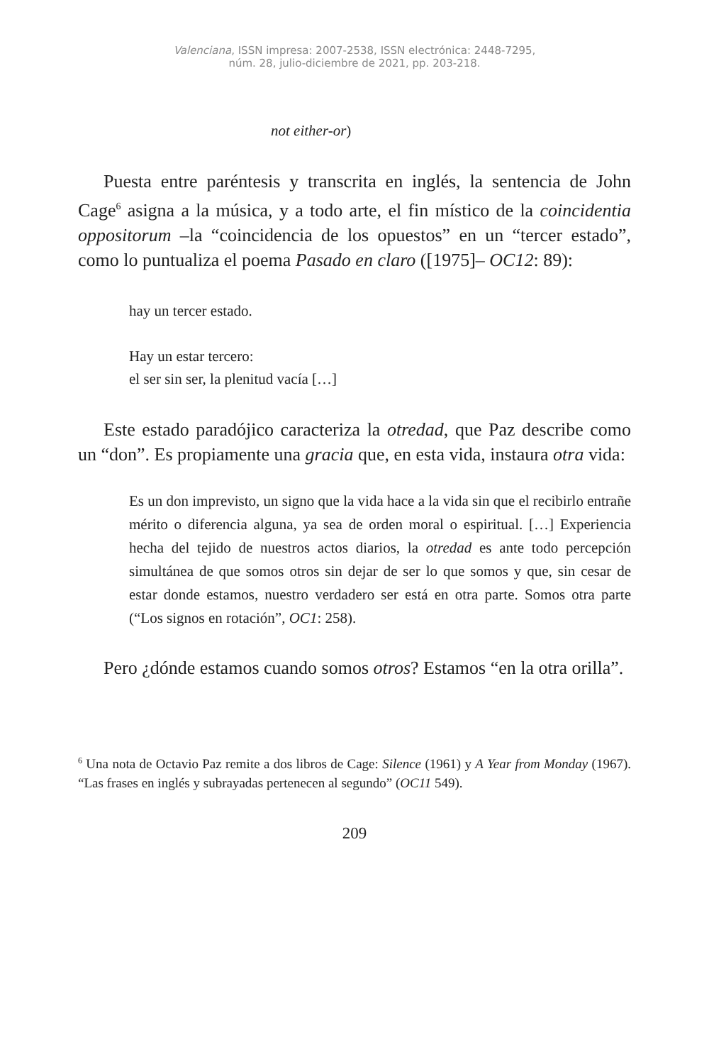Valenciana, ISSN impresa: 2007-2538, ISSN electrónica: 2448-7295,
núm. 28, julio-diciembre de 2021, pp. 203-218.
not either-or)
Puesta entre paréntesis y transcrita en inglés, la sentencia de John Cage<sup>6</sup> asigna a la música, y a todo arte, el fin místico de la coincidentia oppositorum –la “coincidencia de los opuestos” en un “tercer estado”, como lo puntualiza el poema Pasado en claro ([1975]– OC12: 89):
hay un tercer estado.
Hay un estar tercero:
el ser sin ser, la plenitud vacía […]
Este estado paradójico caracteriza la otredad, que Paz describe como un “don”. Es propiamente una gracia que, en esta vida, instaura otra vida:
Es un don imprevisto, un signo que la vida hace a la vida sin que el recibirlo entrañe mérito o diferencia alguna, ya sea de orden moral o espiritual. […] Experiencia hecha del tejido de nuestros actos diarios, la otredad es ante todo percepción simultánea de que somos otros sin dejar de ser lo que somos y que, sin cesar de estar donde estamos, nuestro verdadero ser está en otra parte. Somos otra parte (“Los signos en rotación”, OC1: 258).
Pero ¿dónde estamos cuando somos otros? Estamos “en la otra orilla”.
<sup>6</sup> Una nota de Octavio Paz remite a dos libros de Cage: Silence (1961) y A Year from Monday (1967). “Las frases en inglés y subrayadas pertenecen al segundo” (OC11 549).
209